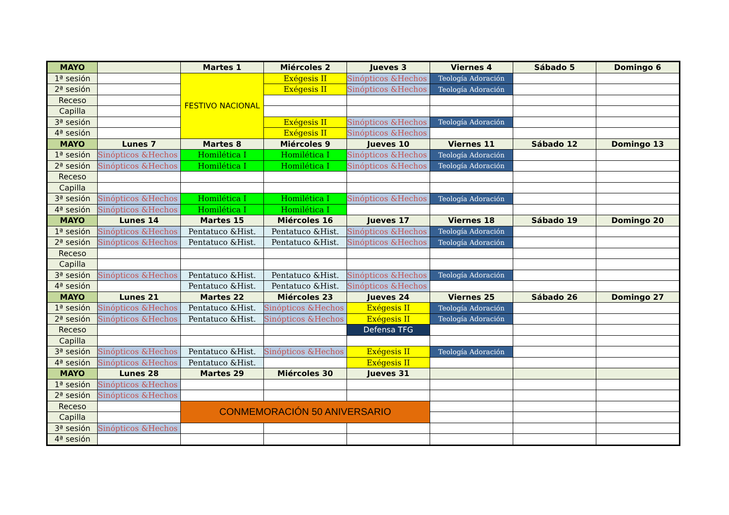| MAYO | | Martes 1 | Miércoles 2 | Jueves 3 | Viernes 4 | Sábado 5 | Domingo 6 |
| --- | --- | --- | --- | --- | --- | --- | --- |
| 1ª sesión | | FESTIVO NACIONAL | Exégesis II | Sinópticos &Hechos | Teología Adoración | | |
| 2ª sesión | | | Exégesis II | Sinópticos &Hechos | Teología Adoración | | |
| Receso | | | | | | | |
| Capilla | | | | | | | |
| 3ª sesión | | | Exégesis II | Sinópticos &Hechos | Teología Adoración | | |
| 4ª sesión | | | Exégesis II | Sinópticos &Hechos | | | |
| MAYO | Lunes 7 | Martes 8 | Miércoles 9 | Jueves 10 | Viernes 11 | Sábado 12 | Domingo 13 |
| 1ª sesión | Sinópticos &Hechos | Homilética I | Homilética I | Sinópticos &Hechos | Teología Adoración | | |
| 2ª sesión | Sinópticos &Hechos | Homilética I | Homilética I | Sinópticos &Hechos | Teología Adoración | | |
| Receso | | | | | | | |
| Capilla | | | | | | | |
| 3ª sesión | Sinópticos &Hechos | Homilética I | Homilética I | Sinópticos &Hechos | Teología Adoración | | |
| 4ª sesión | Sinópticos &Hechos | Homilética I | Homilética I | | | | |
| MAYO | Lunes 14 | Martes 15 | Miércoles 16 | Jueves 17 | Viernes 18 | Sábado 19 | Domingo 20 |
| 1ª sesión | Sinópticos &Hechos | Pentatuco &Hist. | Pentatuco &Hist. | Sinópticos &Hechos | Teología Adoración | | |
| 2ª sesión | Sinópticos &Hechos | Pentatuco &Hist. | Pentatuco &Hist. | Sinópticos &Hechos | Teología Adoración | | |
| Receso | | | | | | | |
| Capilla | | | | | | | |
| 3ª sesión | Sinópticos &Hechos | Pentatuco &Hist. | Pentatuco &Hist. | Sinópticos &Hechos | Teología Adoración | | |
| 4ª sesión | | Pentatuco &Hist. | Pentatuco &Hist. | Sinópticos &Hechos | | | |
| MAYO | Lunes 21 | Martes 22 | Miércoles 23 | Jueves 24 | Viernes 25 | Sábado 26 | Domingo 27 |
| 1ª sesión | Sinópticos &Hechos | Pentatuco &Hist. | Sinópticos &Hechos | Exégesis II | Teología Adoración | | |
| 2ª sesión | Sinópticos &Hechos | Pentatuco &Hist. | Sinópticos &Hechos | Exégesis II | Teología Adoración | | |
| Receso | | | | Defensa TFG | | | |
| Capilla | | | | | | | |
| 3ª sesión | Sinópticos &Hechos | Pentatuco &Hist. | Sinópticos &Hechos | Exégesis II | Teología Adoración | | |
| 4ª sesión | Sinópticos &Hechos | Pentatuco &Hist. | | Exégesis II | | | |
| MAYO | Lunes 28 | Martes 29 | Miércoles 30 | Jueves 31 | | | |
| 1ª sesión | Sinópticos &Hechos | | | | | | |
| 2ª sesión | Sinópticos &Hechos | | | | | | |
| Receso | | CONMEMORACIÓN 50 ANIVERSARIO | | | | | |
| Capilla | | | | | | | |
| 3ª sesión | Sinópticos &Hechos | | | | | | |
| 4ª sesión | | | | | | | |